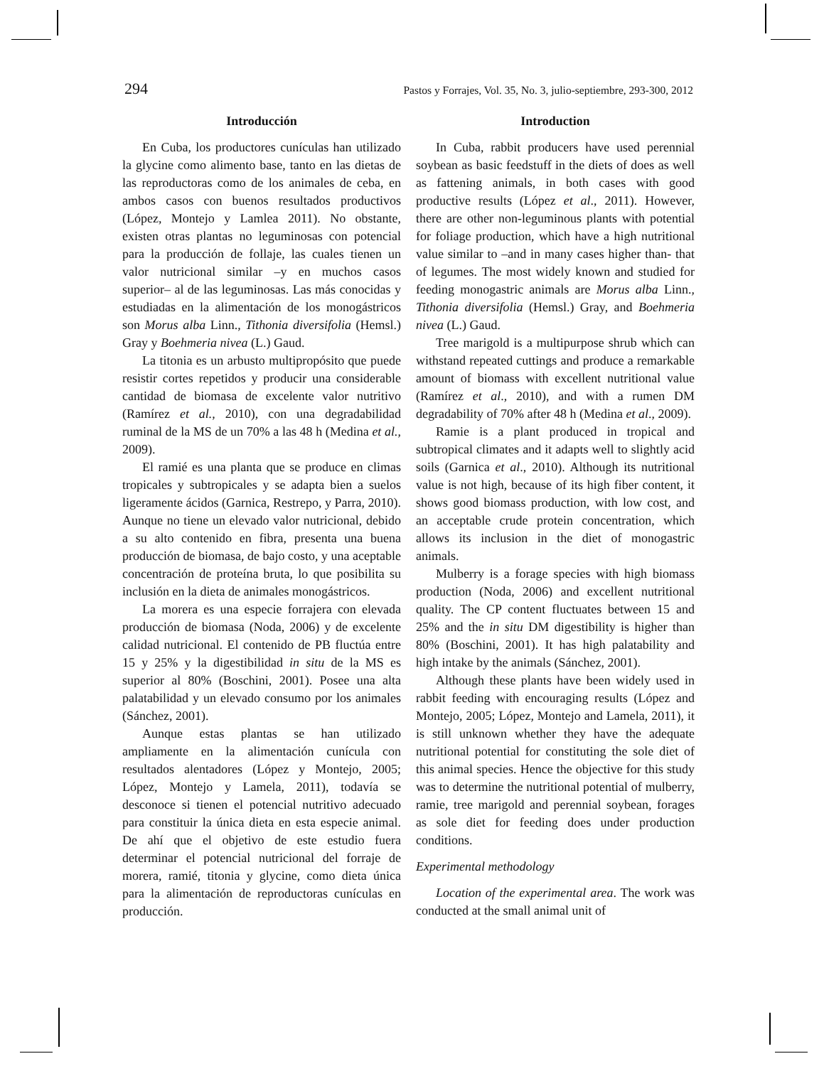294 Pastos y Forrajes, Vol. 35, No. 3, julio-septiembre, 293-300, 2012
Introducción
En Cuba, los productores cunículas han utilizado la glycine como alimento base, tanto en las dietas de las reproductoras como de los animales de ceba, en ambos casos con buenos resultados productivos (López, Montejo y Lamlea 2011). No obstante, existen otras plantas no leguminosas con potencial para la producción de follaje, las cuales tienen un valor nutricional similar –y en muchos casos superior– al de las leguminosas. Las más conocidas y estudiadas en la alimentación de los monogástricos son Morus alba Linn., Tithonia diversifolia (Hemsl.) Gray y Boehmeria nivea (L.) Gaud.
La titonia es un arbusto multipropósito que puede resistir cortes repetidos y producir una considerable cantidad de biomasa de excelente valor nutritivo (Ramírez et al., 2010), con una degradabilidad ruminal de la MS de un 70% a las 48 h (Medina et al., 2009).
El ramié es una planta que se produce en climas tropicales y subtropicales y se adapta bien a suelos ligeramente ácidos (Garnica, Restrepo, y Parra, 2010). Aunque no tiene un elevado valor nutricional, debido a su alto contenido en fibra, presenta una buena producción de biomasa, de bajo costo, y una aceptable concentración de proteína bruta, lo que posibilita su inclusión en la dieta de animales monogástricos.
La morera es una especie forrajera con elevada producción de biomasa (Noda, 2006) y de excelente calidad nutricional. El contenido de PB fluctúa entre 15 y 25% y la digestibilidad in situ de la MS es superior al 80% (Boschini, 2001). Posee una alta palatabilidad y un elevado consumo por los animales (Sánchez, 2001).
Aunque estas plantas se han utilizado ampliamente en la alimentación cunícula con resultados alentadores (López y Montejo, 2005; López, Montejo y Lamela, 2011), todavía se desconoce si tienen el potencial nutritivo adecuado para constituir la única dieta en esta especie animal. De ahí que el objetivo de este estudio fuera determinar el potencial nutricional del forraje de morera, ramié, titonia y glycine, como dieta única para la alimentación de reproductoras cunículas en producción.
Introduction
In Cuba, rabbit producers have used perennial soybean as basic feedstuff in the diets of does as well as fattening animals, in both cases with good productive results (López et al., 2011). However, there are other non-leguminous plants with potential for foliage production, which have a high nutritional value similar to –and in many cases higher than- that of legumes. The most widely known and studied for feeding monogastric animals are Morus alba Linn., Tithonia diversifolia (Hemsl.) Gray, and Boehmeria nivea (L.) Gaud.
Tree marigold is a multipurpose shrub which can withstand repeated cuttings and produce a remarkable amount of biomass with excellent nutritional value (Ramírez et al., 2010), and with a rumen DM degradability of 70% after 48 h (Medina et al., 2009).
Ramie is a plant produced in tropical and subtropical climates and it adapts well to slightly acid soils (Garnica et al., 2010). Although its nutritional value is not high, because of its high fiber content, it shows good biomass production, with low cost, and an acceptable crude protein concentration, which allows its inclusion in the diet of monogastric animals.
Mulberry is a forage species with high biomass production (Noda, 2006) and excellent nutritional quality. The CP content fluctuates between 15 and 25% and the in situ DM digestibility is higher than 80% (Boschini, 2001). It has high palatability and high intake by the animals (Sánchez, 2001).
Although these plants have been widely used in rabbit feeding with encouraging results (López and Montejo, 2005; López, Montejo and Lamela, 2011), it is still unknown whether they have the adequate nutritional potential for constituting the sole diet of this animal species. Hence the objective for this study was to determine the nutritional potential of mulberry, ramie, tree marigold and perennial soybean, forages as sole diet for feeding does under production conditions.
Experimental methodology
Location of the experimental area. The work was conducted at the small animal unit of